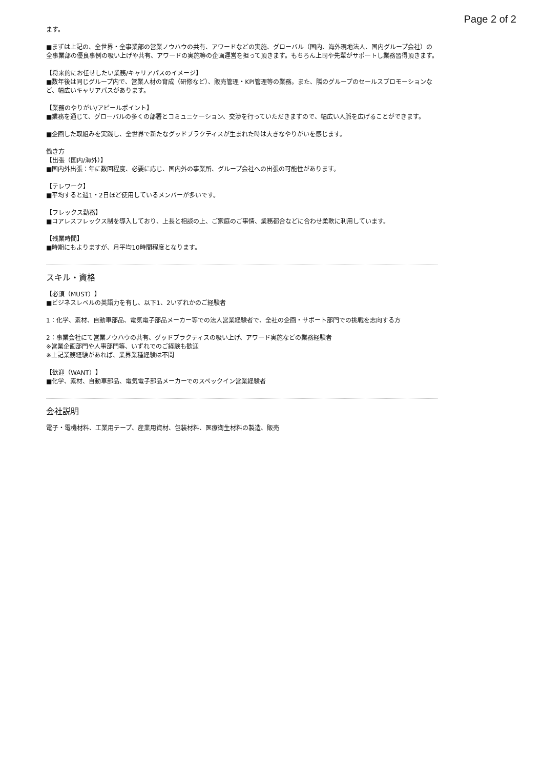Page 2 of 2
ます。
■まずは上記の、全世界・全事業部の営業ノウハウの共有、アワードなどの実施、グローバル（国内、海外現地法人、国内グループ会社）の全事業部の優良事例の吸い上げや共有、アワードの実施等の企画運営を担って頂きます。もちろん上司や先輩がサポートし業務習得頂きます。
【将来的にお任せしたい業務/キャリアパスのイメージ】
■数年後は同じグループ内で、営業人材の育成（研修など）、販売管理・KPI管理等の業務。また、隣のグループのセールスプロモーションなど、幅広いキャリアパスがあります。
【業務のやりがい/アピールポイント】
■業務を通じて、グローバルの多くの部署とコミュニケーション、交渉を行っていただきますので、幅広い人脈を広げることができます。
■企画した取組みを実践し、全世界で新たなグッドプラクティスが生まれた時は大きなやりがいを感じます。
働き方
【出張（国内/海外）】
■国内外出張：年に数回程度、必要に応じ、国内外の事業所、グループ会社への出張の可能性があります。
【テレワーク】
■平均すると週1・2日ほど使用しているメンバーが多いです。
【フレックス勤務】
■コアレスフレックス制を導入しており、上長と相談の上、ご家庭のご事情、業務都合などに合わせ柔軟に利用しています。
【残業時間】
■時期にもよりますが、月平均10時間程度となります。
スキル・資格
【必須（MUST）】
■ビジネスレベルの英語力を有し、以下1、2いずれかのご経験者
1：化学、素材、自動車部品、電気電子部品メーカー等での法人営業経験者で、全社の企画・サポート部門での挑戦を志向する方
2：事業会社にて営業ノウハウの共有、グッドプラクティスの吸い上げ、アワード実施などの業務経験者
※営業企画部門や人事部門等、いずれでのご経験も歓迎
※上記業務経験があれば、業界業種経験は不問
【歓迎（WANT）】
■化学、素材、自動車部品、電気電子部品メーカーでのスペックイン営業経験者
会社説明
電子・電機材料、工業用テープ、産業用資材、包装材料、医療衛生材料の製造、販売